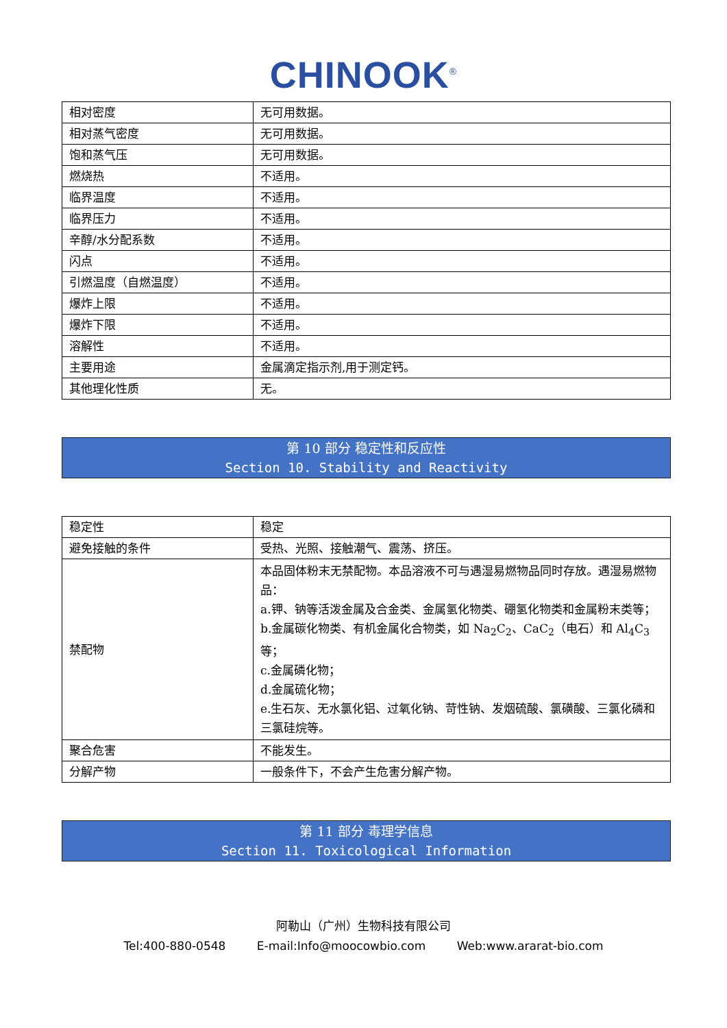CHINOOK<sup>®</sup>
| 相对密度 | 无可用数据。 |
| 相对蒸气密度 | 无可用数据。 |
| 饱和蒸气压 | 无可用数据。 |
| 燃烧热 | 不适用。 |
| 临界温度 | 不适用。 |
| 临界压力 | 不适用。 |
| 辛醇/水分配系数 | 不适用。 |
| 闪点 | 不适用。 |
| 引燃温度（自燃温度） | 不适用。 |
| 爆炸上限 | 不适用。 |
| 爆炸下限 | 不适用。 |
| 溶解性 | 不适用。 |
| 主要用途 | 金属滴定指示剂,用于测定钙。 |
| 其他理化性质 | 无。 |
第 10 部分 稳定性和反应性
Section 10. Stability and Reactivity
| 稳定性 | 稳定 |
| 避免接触的条件 | 受热、光照、接触潮气、震荡、挤压。 |
| 禁配物 | 本品固体粉末无禁配物。本品溶液不可与遇湿易燃物品同时存放。遇湿易燃物品： a.钾、钠等活泼金属及合金类、金属氢化物类、硼氢化物类和金属粉末类等； b.金属碳化物类、有机金属化合物类，如 Na<sub>2</sub>C<sub>2</sub>、CaC<sub>2</sub>（电石）和 Al<sub>4</sub>C<sub>3</sub> 等； c.金属磷化物； d.金属硫化物； e.生石灰、无水氯化铝、过氧化钠、苛性钠、发烟硫酸、氯磺酸、三氯化磷和三氯硅烷等。 |
| 聚合危害 | 不能发生。 |
| 分解产物 | 一般条件下，不会产生危害分解产物。 |
第 11 部分 毒理学信息
Section 11. Toxicological Information
阿勒山（广州）生物科技有限公司
Tel:400-880-0548 E-mail:Info@moocowbio.com Web:www.ararat-bio.com